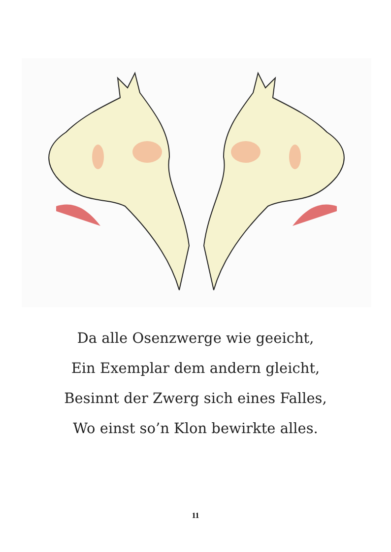Da alle Osenzwerge wie geeicht,
Ein Exemplar dem andern gleicht,
Besinnt der Zwerg sich eines Falles,
Wo einst so’n Klon bewirkte alles.
11